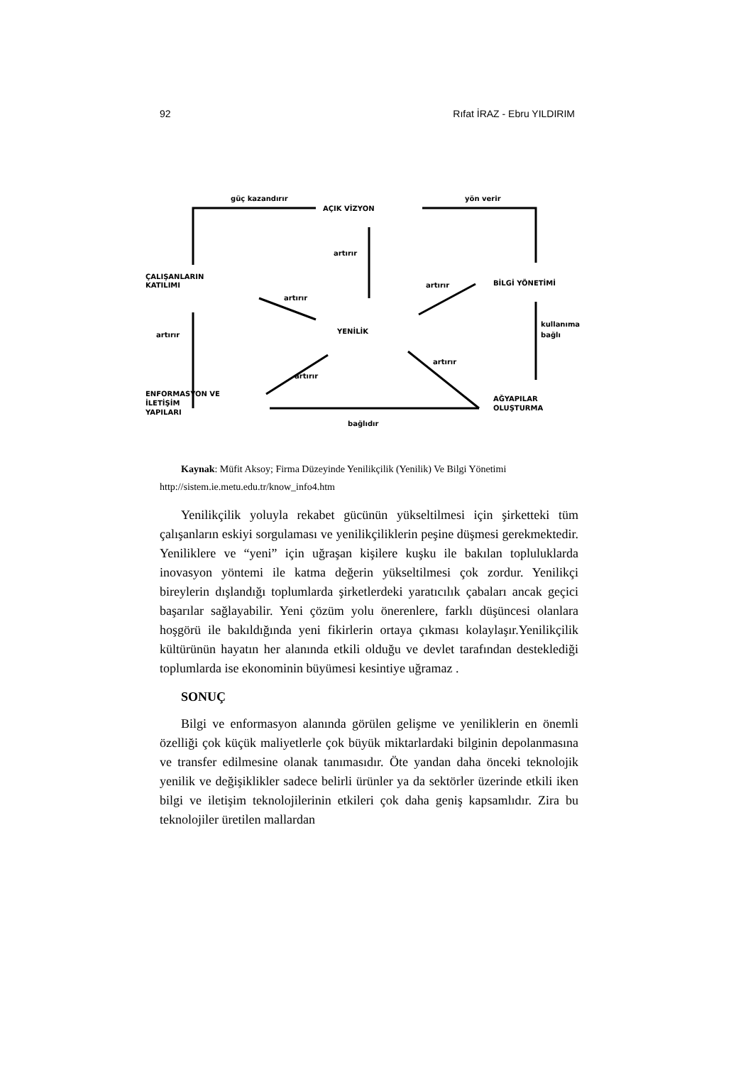92 Rıfat İRAZ - Ebru YILDIRIM
güç kazandırır
AÇIK VİZYON
yön verir
artırır
ÇALIŞANLARIN
KATILIMI
artırır
BİLGİ YÖNETİMİ
artırır
YENİLİK
artırır
kullanıma
bağlı
artırır
artırır
ENFORMASYON VE
İLETİŞİM
YAPILARI
AĞYAPILAR
OLUŞTURMA
bağlıdır
Kaynak: Müfit Aksoy; Firma Düzeyinde Yenilikçilik (Yenilik) Ve Bilgi Yönetimi
http://sistem.ie.metu.edu.tr/know_info4.htm
Yenilikçilik yoluyla rekabet gücünün yükseltilmesi için şirketteki tüm çalışanların eskiyi sorgulaması ve yenilikçiliklerin peşine düşmesi gerekmektedir. Yeniliklere ve “yeni” için uğraşan kişilere kuşku ile bakılan topluluklarda inovasyon yöntemi ile katma değerin yükseltilmesi çok zordur. Yenilikçi bireylerin dışlandığı toplumlarda şirketlerdeki yaratıcılık çabaları ancak geçici başarılar sağlayabilir. Yeni çözüm yolu önerenlere, farklı düşüncesi olanlara hoşgörü ile bakıldığında yeni fikirlerin ortaya çıkması kolaylaşır.Yenilikçilik kültürünün hayatın her alanında etkili olduğu ve devlet tarafından desteklediği toplumlarda ise ekonominin büyümesi kesintiye uğramaz .
SONUÇ
Bilgi ve enformasyon alanında görülen gelişme ve yeniliklerin en önemli özelliği çok küçük maliyetlerle çok büyük miktarlardaki bilginin depolanmasına ve transfer edilmesine olanak tanımasıdır. Öte yandan daha önceki teknolojik yenilik ve değişiklikler sadece belirli ürünler ya da sektörler üzerinde etkili iken bilgi ve iletişim teknolojilerinin etkileri çok daha geniş kapsamlıdır. Zira bu teknolojiler üretilen mallardan